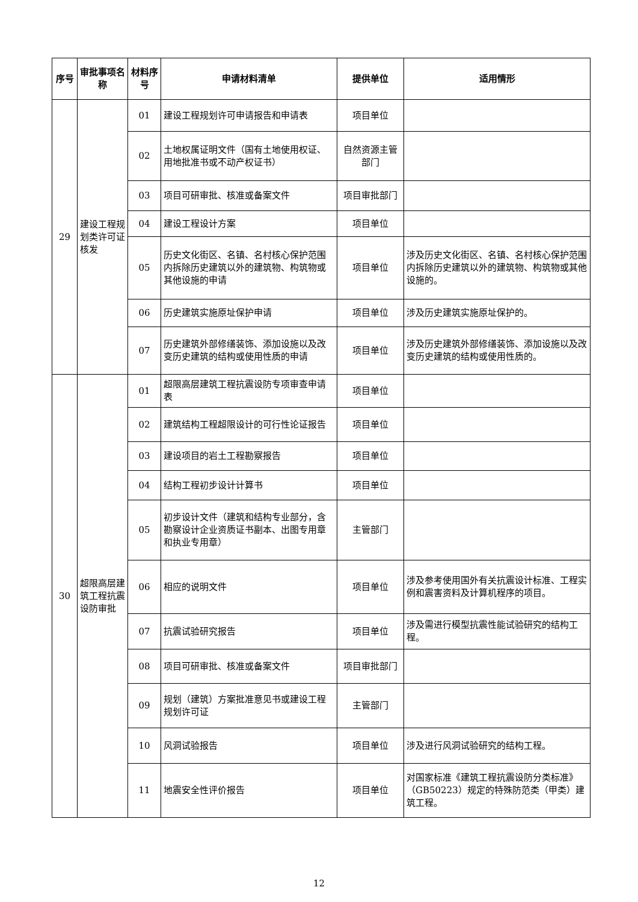| 序号 | 审批事项名称 | 材料序号 | 申请材料清单 | 提供单位 | 适用情形 |
| --- | --- | --- | --- | --- | --- |
| 29 | 建设工程规划类许可证核发 | 01 | 建设工程规划许可申请报告和申请表 | 项目单位 | |
| | | 02 | 土地权属证明文件（国有土地使用权证、用地批准书或不动产权证书） | 自然资源主管部门 | |
| | | 03 | 项目可研审批、核准或备案文件 | 项目审批部门 | |
| | | 04 | 建设工程设计方案 | 项目单位 | |
| | | 05 | 历史文化街区、名镇、名村核心保护范围内拆除历史建筑以外的建筑物、构筑物或其他设施的申请 | 项目单位 | 涉及历史文化街区、名镇、名村核心保护范围内拆除历史建筑以外的建筑物、构筑物或其他设施的。 |
| | | 06 | 历史建筑实施原址保护申请 | 项目单位 | 涉及历史建筑实施原址保护的。 |
| | | 07 | 历史建筑外部修缮装饰、添加设施以及改变历史建筑的结构或使用性质的申请 | 项目单位 | 涉及历史建筑外部修缮装饰、添加设施以及改变历史建筑的结构或使用性质的。 |
| 30 | 超限高层建筑工程抗震设防审批 | 01 | 超限高层建筑工程抗震设防专项审查申请表 | 项目单位 | |
| | | 02 | 建筑结构工程超限设计的可行性论证报告 | 项目单位 | |
| | | 03 | 建设项目的岩土工程勘察报告 | 项目单位 | |
| | | 04 | 结构工程初步设计计算书 | 项目单位 | |
| | | 05 | 初步设计文件（建筑和结构专业部分，含勘察设计企业资质证书副本、出图专用章和执业专用章） | 主管部门 | |
| | | 06 | 相应的说明文件 | 项目单位 | 涉及参考使用国外有关抗震设计标准、工程实例和震害资料及计算机程序的项目。 |
| | | 07 | 抗震试验研究报告 | 项目单位 | 涉及需进行模型抗震性能试验研究的结构工程。 |
| | | 08 | 项目可研审批、核准或备案文件 | 项目审批部门 | |
| | | 09 | 规划（建筑）方案批准意见书或建设工程规划许可证 | 主管部门 | |
| | | 10 | 风洞试验报告 | 项目单位 | 涉及进行风洞试验研究的结构工程。 |
| | | 11 | 地震安全性评价报告 | 项目单位 | 对国家标准《建筑工程抗震设防分类标准》（GB50223）规定的特殊防范类（甲类）建筑工程。 |
12